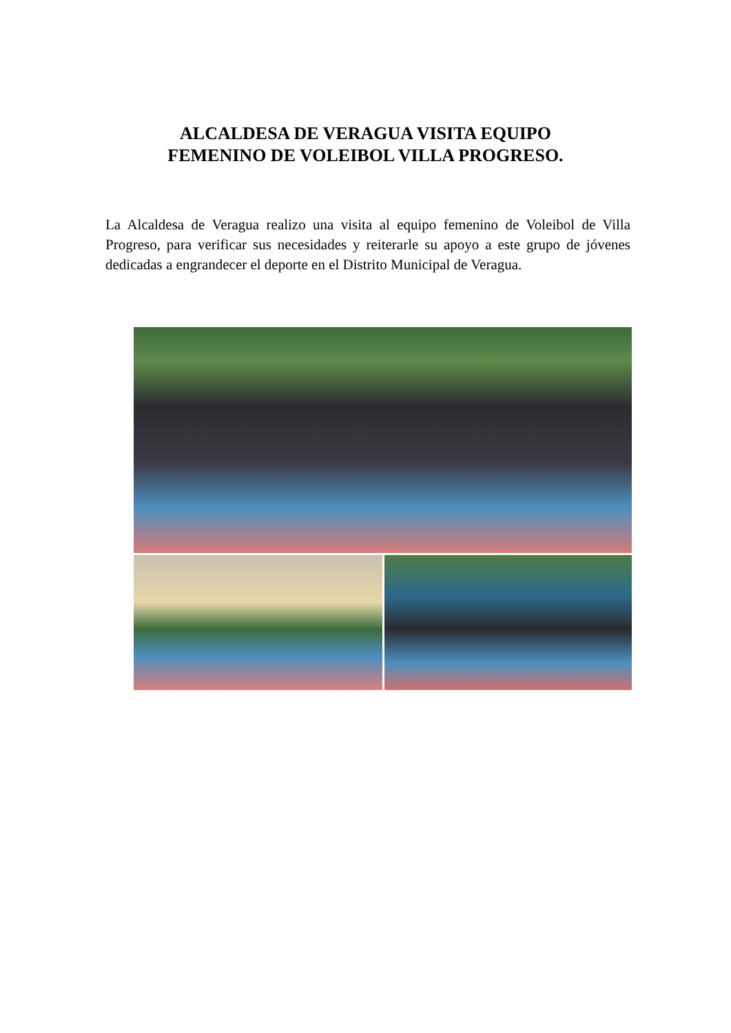ALCALDESA DE VERAGUA VISITA EQUIPO
FEMENINO DE VOLEIBOL VILLA PROGRESO.
La Alcaldesa de Veragua realizo una visita al equipo femenino de Voleibol de Villa Progreso, para verificar sus necesidades y reiterarle su apoyo a este grupo de jóvenes dedicadas a engrandecer el deporte en el Distrito Municipal de Veragua.